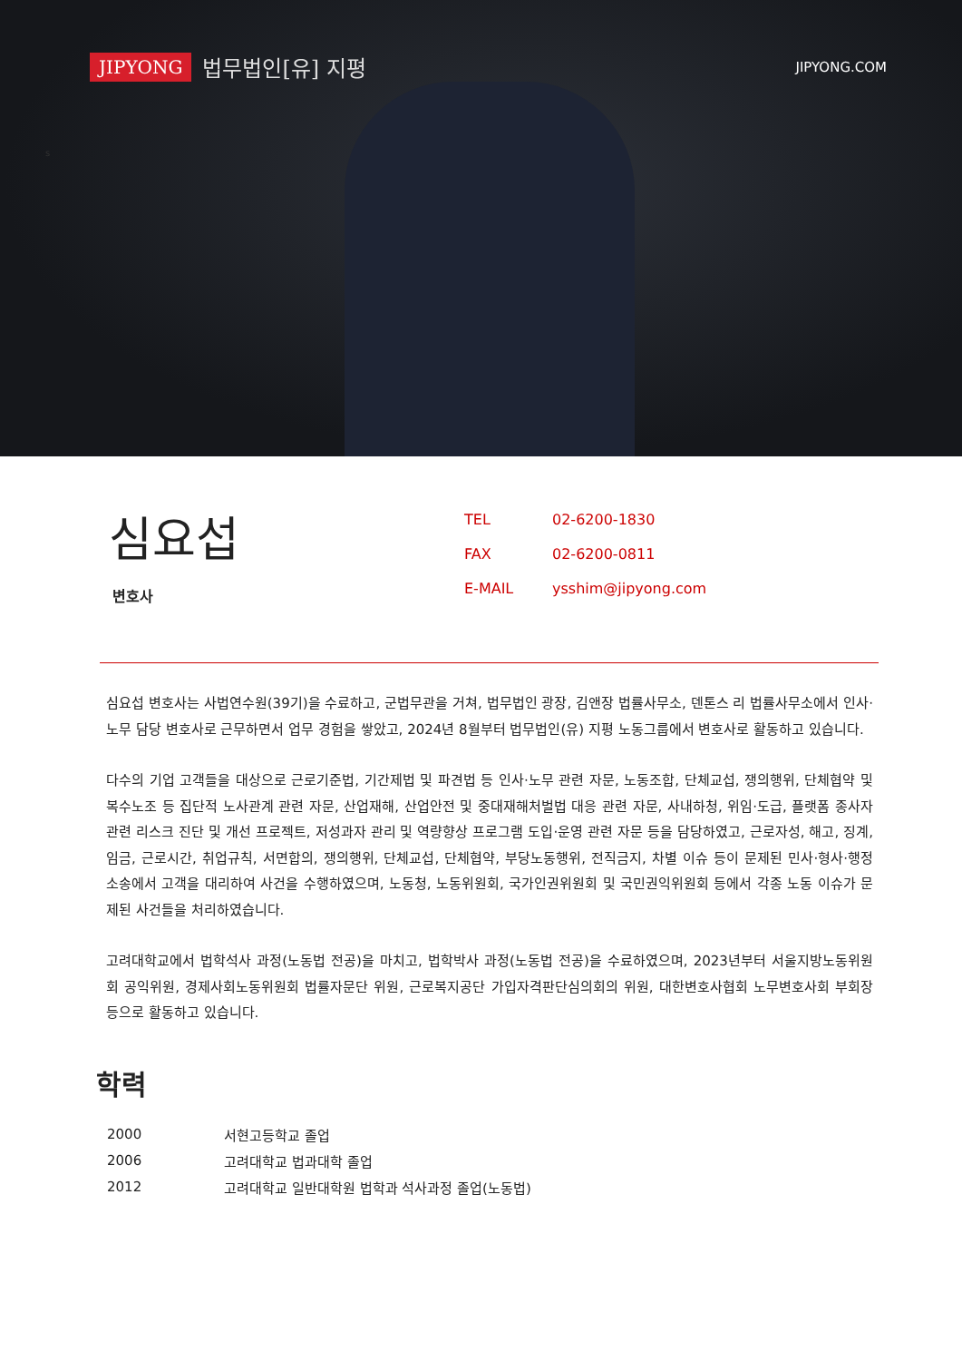JIPYONG 법무법인[유] 지평
JIPYONG.COM
s
심요섭
변호사
| TEL | 02-6200-1830 |
| FAX | 02-6200-0811 |
| E-MAIL | ysshim@jipyong.com |
심요섭 변호사는 사법연수원(39기)을 수료하고, 군법무관을 거쳐, 법무법인 광장, 김앤장 법률사무소, 덴톤스 리 법률사무소에서 인사·노무 담당 변호사로 근무하면서 업무 경험을 쌓았고, 2024년 8월부터 법무법인(유) 지평 노동그룹에서 변호사로 활동하고 있습니다.
다수의 기업 고객들을 대상으로 근로기준법, 기간제법 및 파견법 등 인사·노무 관련 자문, 노동조합, 단체교섭, 쟁의행위, 단체협약 및 복수노조 등 집단적 노사관계 관련 자문, 산업재해, 산업안전 및 중대재해처벌법 대응 관련 자문, 사내하청, 위임·도급, 플랫폼 종사자 관련 리스크 진단 및 개선 프로젝트, 저성과자 관리 및 역량향상 프로그램 도입·운영 관련 자문 등을 담당하였고, 근로자성, 해고, 징계, 임금, 근로시간, 취업규칙, 서면합의, 쟁의행위, 단체교섭, 단체협약, 부당노동행위, 전직금지, 차별 이슈 등이 문제된 민사·형사·행정 소송에서 고객을 대리하여 사건을 수행하였으며, 노동청, 노동위원회, 국가인권위원회 및 국민권익위원회 등에서 각종 노동 이슈가 문제된 사건들을 처리하였습니다.
고려대학교에서 법학석사 과정(노동법 전공)을 마치고, 법학박사 과정(노동법 전공)을 수료하였으며, 2023년부터 서울지방노동위원회 공익위원, 경제사회노동위원회 법률자문단 위원, 근로복지공단 가입자격판단심의회의 위원, 대한변호사협회 노무변호사회 부회장 등으로 활동하고 있습니다.
학력
| 2000 | 서현고등학교 졸업 |
| 2006 | 고려대학교 법과대학 졸업 |
| 2012 | 고려대학교 일반대학원 법학과 석사과정 졸업(노동법) |